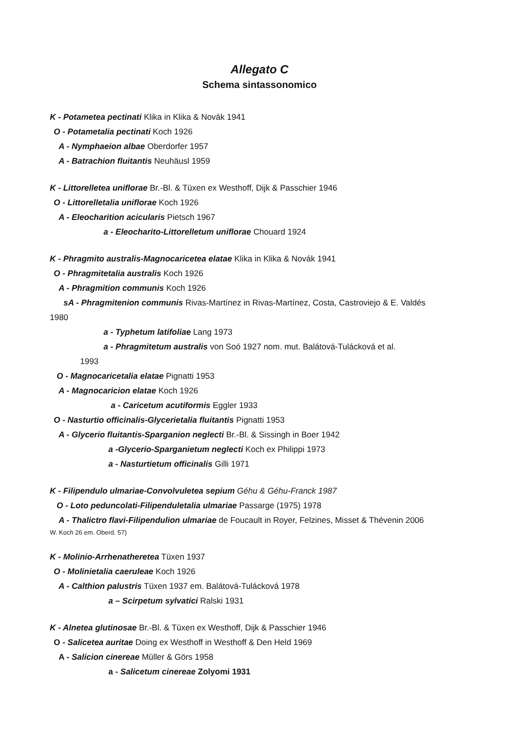Allegato C
Schema sintassonomico
K - Potametea pectinati Klika in Klika & Novák 1941
O - Potametalia pectinati Koch 1926
A - Nymphaeion albae Oberdorfer 1957
A - Batrachion fluitantis Neuhäusl 1959
K - Littorelletea uniflorae Br.-Bl. & Tüxen ex Westhoff, Dijk & Passchier 1946
O - Littorelletalia uniflorae Koch 1926
A - Eleocharition acicularis Pietsch 1967
a - Eleocharito-Littorelletum uniflorae Chouard 1924
K - Phragmito australis-Magnocaricetea elatae Klika in Klika & Novák 1941
O - Phragmitetalia australis Koch 1926
A - Phragmition communis Koch 1926
sA - Phragmitenion communis Rivas-Martínez in Rivas-Martínez, Costa, Castroviejo & E. Valdés
1980
a - Typhetum latifoliae Lang 1973
a - Phragmitetum australis von Soó 1927 nom. mut. Balátová-Tulácková et al.
1993
O - Magnocaricetalia elatae Pignatti 1953
A - Magnocaricion elatae Koch 1926
a - Caricetum acutiformis Eggler 1933
O - Nasturtio officinalis-Glycerietalia fluitantis Pignatti 1953
A - Glycerio fluitantis-Sparganion neglecti Br.-Bl. & Sissingh in Boer 1942
a -Glycerio-Sparganietum neglecti Koch ex Philippi 1973
a - Nasturtietum officinalis Gilli 1971
K - Filipendulo ulmariae-Convolvuletea sepium Géhu & Géhu-Franck 1987
O - Loto peduncolati-Filipenduletalia ulmariae Passarge (1975) 1978
A - Thalictro flavi-Filipendulion ulmariae de Foucault in Royer, Felzines, Misset & Thévenin 2006
W. Koch 26 em. Oberd. 57)
K - Molinio-Arrhenatheretea Tüxen 1937
O - Molinietalia caeruleae Koch 1926
A - Calthion palustris Tüxen 1937 em. Balátová-Tulácková 1978
a – Scirpetum sylvatici Ralski 1931
K - Alnetea glutinosae Br.-Bl. & Tüxen ex Westhoff, Dijk & Passchier 1946
O - Salicetea auritae Doing ex Westhoff in Westhoff & Den Held 1969
A - Salicion cinereae Müller & Görs 1958
a - Salicetum cinereae Zolyomi 1931